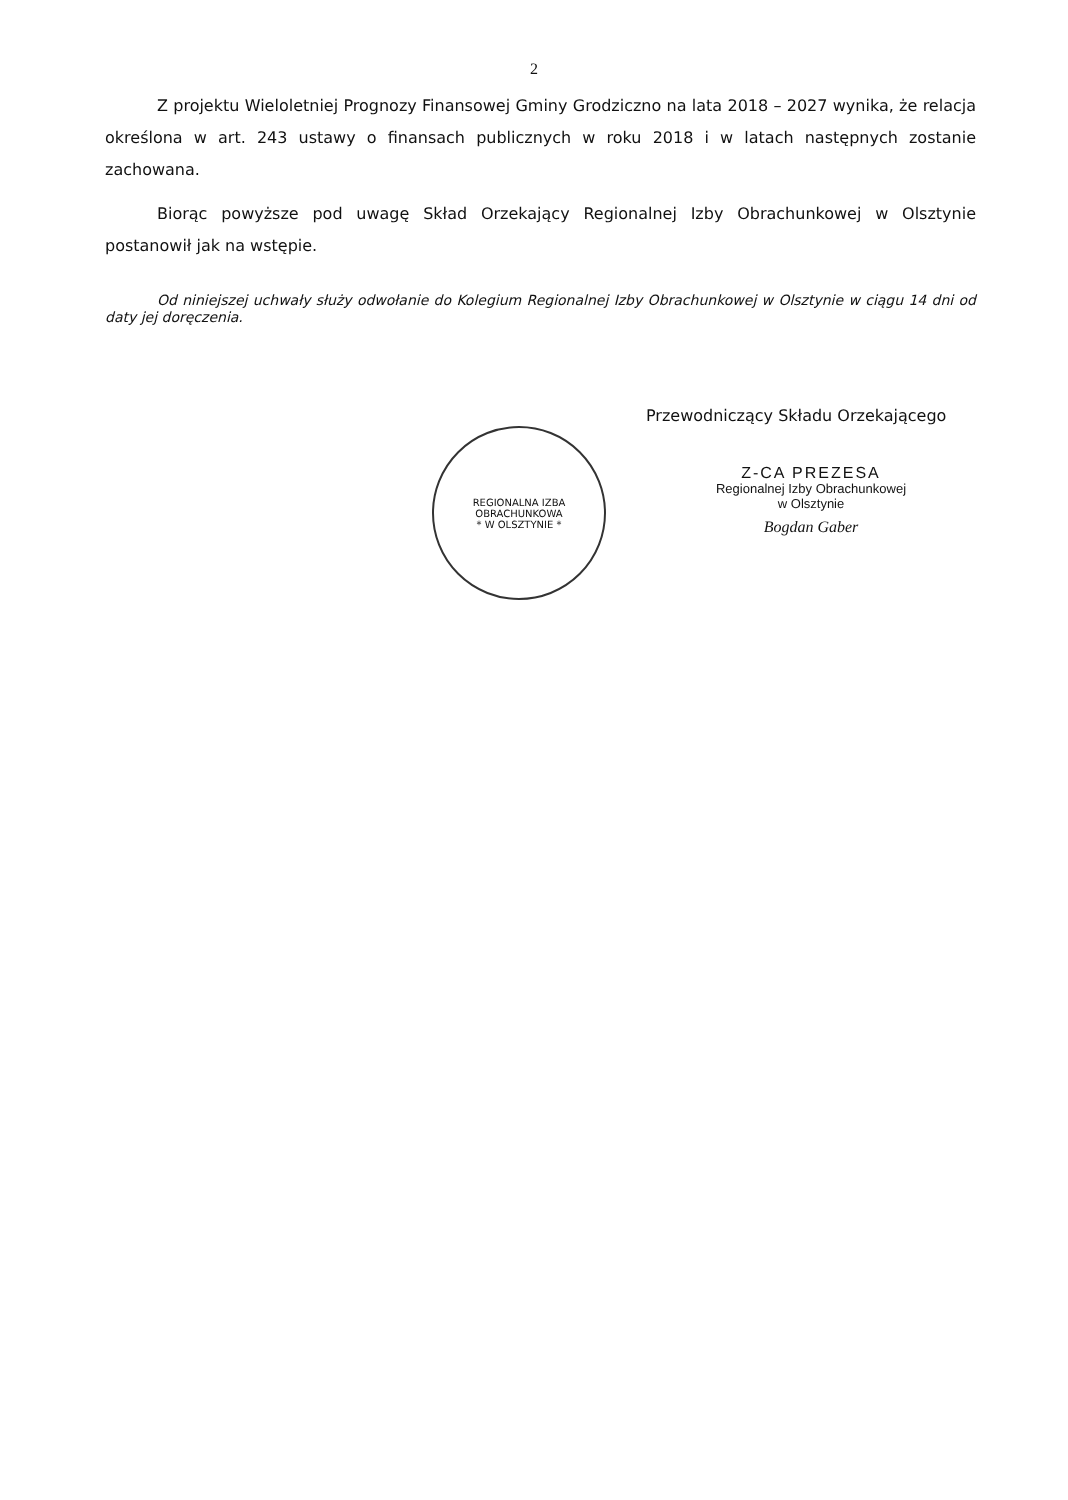2
Z projektu Wieloletniej Prognozy Finansowej Gminy Grodziczno na lata 2018 – 2027 wynika, że relacja określona w art. 243 ustawy o finansach publicznych w roku 2018 i w latach następnych zostanie zachowana.
Biorąc powyższe pod uwagę Skład Orzekający Regionalnej Izby Obrachunkowej w Olsztynie postanowił jak na wstępie.
Od niniejszej uchwały służy odwołanie do Kolegium Regionalnej Izby Obrachunkowej w Olsztynie w ciągu 14 dni od daty jej doręczenia.
REGIONALNA IZBA OBRACHUNKOWA
* W OLSZTYNIE *
Przewodniczący Składu Orzekającego
Z-CA PREZESA
Regionalnej Izby Obrachunkowej
w Olsztynie
Bogdan Gaber